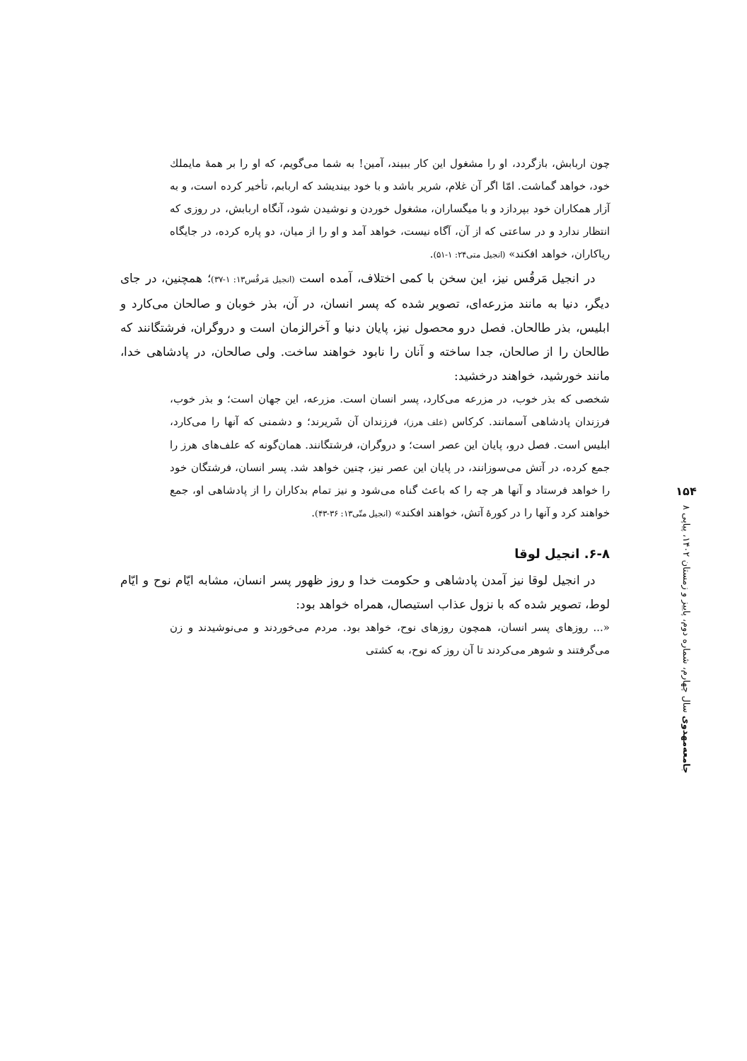چون اربابش، بازگردد، او را مشغول این کار ببیند، آمین! به شما می‌گویم، که او را بر همهٔ مایملك خود، خواهد گماشت. امّا اگر آن غلام، شریر باشد و با خود بیندیشد که اربابم، تأخیر کرده است، و به آزار همکاران خود بپردازد و با میگساران، مشغول خوردن و نوشیدن شود، آنگاه اربابش، در روزی که انتظار ندارد و در ساعتی که از آن، آگاه نیست، خواهد آمد و او را از میان، دو پاره کرده، در جایگاه ریاکاران، خواهد افکند» (انجیل متی۲۴: ۱-۵۱).
در انجیل مَرقُس نیز، این سخن با کمی اختلاف، آمده است (انجیل مَرقُس۱۳: ۱-۳۷)؛ همچنین، در جای دیگر، دنیا به مانند مزرعه‌ای، تصویر شده که پسر انسان، در آن، بذر خوبان و صالحان می‌کارد و ابلیس، بذر طالحان. فصل درو محصول نیز، پایان دنیا و آخرالزمان است و دروگران، فرشتگانند که طالحان را از صالحان، جدا ساخته و آنان را نابود خواهند ساخت. ولی صالحان، در پادشاهی خدا، مانند خورشید، خواهند درخشید:
شخصی که بذر خوب، در مزرعه می‌کارد، پسر انسان است. مزرعه، این جهان است؛ و بذر خوب، فرزندان پادشاهی آسمانند. کرکاس (علف هرز)، فرزندان آن شَریرند؛ و دشمنی که آنها را می‌کارد، ابلیس است. فصل درو، پایان این عصر است؛ و دروگران، فرشتگانند. همان‌گونه که علف‌های هرز را جمع کرده، در آتش می‌سوزانند، در پایان این عصر نیز، چنین خواهد شد. پسر انسان، فرشتگان خود را خواهد فرستاد و آنها هر چه را که باعث گناه می‌شود و نیز تمام بدکاران را از پادشاهی او، جمع خواهند کرد و آنها را در کورهٔ آتش، خواهند افکند» (انجیل متّی۱۳: ۳۶-۴۳).
۶-۸. انجیل لوقا
در انجیل لوقا نیز آمدن پادشاهی و حکومت خدا و روز ظهور پسر انسان، مشابه ایّام نوح و ایّام لوط، تصویر شده که با نزول عذاب استیصال، همراه خواهد بود:
«... روزهای پسر انسان، همچون روزهای نوح، خواهد بود. مردم می‌خوردند و می‌نوشیدند و زن می‌گرفتند و شوهر می‌کردند تا آن روز که نوح، به کشتی
۱۵۴
جامعه‌مهدوی سال چهارم، شماره دوم، پاییز و زمستان ۱۴۰۲، پیاپی ۸